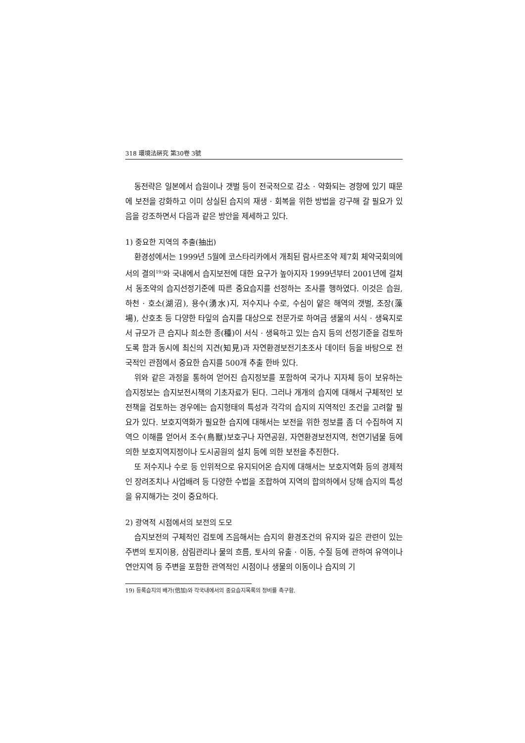318 環境法硏究 第30卷 3號
동전략은 일본에서 습원이나 갯벌 등이 전국적으로 감소 · 약화되는 경향에 있기 때문에 보전을 강화하고 이미 상실된 습지의 재생 · 회복을 위한 방법을 강구해 갈 필요가 있음을 강조하면서 다음과 같은 방안을 제세하고 있다.
1) 중요한 지역의 추출(抽出)
환경성에서는 1999년 5월에 코스타리카에서 개최된 람사르조약 제7회 체약국회의에서의 결의<sup>19)</sup>와 국내에서 습지보전에 대한 요구가 높아지자 1999년부터 2001년에 걸쳐서 동조약의 습지선정기준에 따른 중요습지를 선정하는 조사를 행하였다. 이것은 습원, 하천 · 호소(湖沼), 용수(湧水)지, 저수지나 수로, 수심이 얕은 해역의 갯벌, 조장(藻場), 산호초 등 다양한 타잎의 습지를 대상으로 전문가로 하여금 생물의 서식 · 생육지로서 규모가 큰 습지나 희소한 종(種)이 서식 · 생육하고 있는 습지 등의 선정기준을 검토하도록 함과 동시에 최신의 지견(知見)과 자연환경보전기초조사 데이터 등을 바탕으로 전국적인 관점에서 중요한 습지를 500개 추출 한바 있다.
위와 같은 과정을 통하여 얻어진 습지정보를 포함하여 국가나 지자체 등이 보유하는 습지정보는 습지보전시책의 기초자료가 된다. 그러나 개개의 습지에 대해서 구체적인 보전책을 검토하는 경우에는 습지형태의 특성과 각각의 습지의 지역적인 조건을 고려할 필요가 있다. 보호지역화가 필요한 습지에 대해서는 보전을 위한 정보를 좀 더 수집하여 지역으 이해를 얻어서 조수(鳥獸)보호구나 자연공원, 자연환경보전지역, 천연기념물 등에 의한 보호지역지정이나 도시공원의 설치 등에 의한 보전을 추진한다.
또 저수지나 수로 등 인위적으로 유지되어온 습지에 대해서는 보호지역화 등의 경제적인 장려조치나 사업배려 등 다양한 수법을 조합하여 지역의 합의하에서 당해 습지의 특성을 유지해가는 것이 중요하다.
2) 광역적 시점에서의 보전의 도모
습지보전의 구체적인 검토에 즈음해서는 습지의 환경조건의 유지와 깊은 관련이 있는 주변의 토지이용, 삼림관리나 물의 흐름, 토사의 유출 · 이동, 수질 등에 관하여 유역이나 연안지역 등 주변을 포함한 관역적인 시점이나 생물의 이동이나 습지의 기
19) 등록습지의 배가(倍加)와 각국내에서의 중요습지목록의 정비를 촉구함.